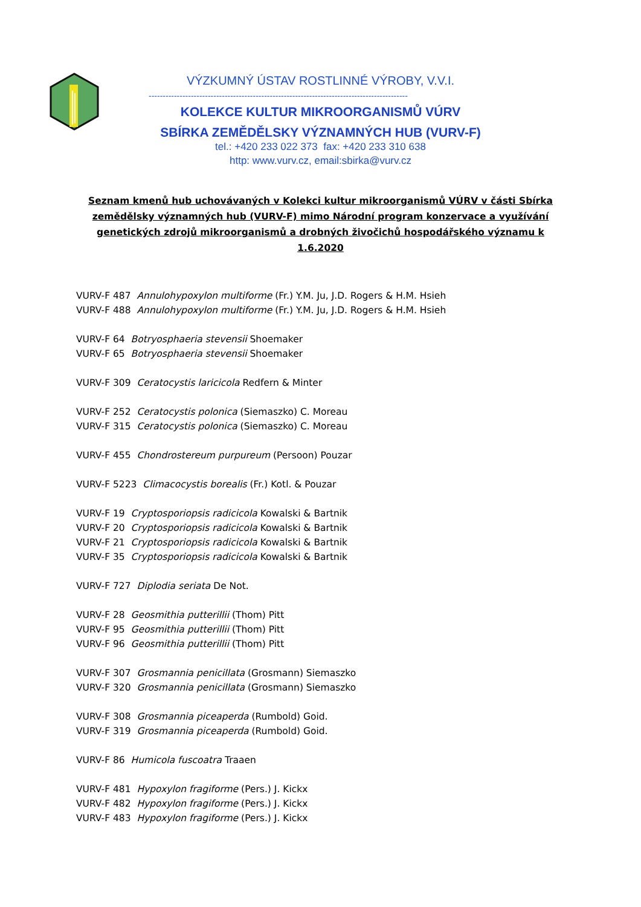VÝZKUMNÝ ÚSTAV ROSTLINNÉ VÝROBY, V.V.I.
--------------------------------------------------------------------------------------------
KOLEKCE KULTUR MIKROORGANISMŮ VÚRV
SBÍRKA ZEMĚDĚLSKY VÝZNAMNÝCH HUB (VURV-F)
tel.: +420 233 022 373 fax: +420 233 310 638
http: www.vurv.cz, email:sbirka@vurv.cz
Seznam kmenů hub uchovávaných v Kolekci kultur mikroorganismů VÚRV v části Sbírka zemědělsky významných hub (VURV-F) mimo Národní program konzervace a využívání genetických zdrojů mikroorganismů a drobných živočichů hospodářského významu k 1.6.2020
VURV-F 487 Annulohypoxylon multiforme (Fr.) Y.M. Ju, J.D. Rogers & H.M. Hsieh
VURV-F 488 Annulohypoxylon multiforme (Fr.) Y.M. Ju, J.D. Rogers & H.M. Hsieh
VURV-F 64 Botryosphaeria stevensii Shoemaker
VURV-F 65 Botryosphaeria stevensii Shoemaker
VURV-F 309 Ceratocystis laricicola Redfern & Minter
VURV-F 252 Ceratocystis polonica (Siemaszko) C. Moreau
VURV-F 315 Ceratocystis polonica (Siemaszko) C. Moreau
VURV-F 455 Chondrostereum purpureum (Persoon) Pouzar
VURV-F 5223 Climacocystis borealis (Fr.) Kotl. & Pouzar
VURV-F 19 Cryptosporiopsis radicicola Kowalski & Bartnik
VURV-F 20 Cryptosporiopsis radicicola Kowalski & Bartnik
VURV-F 21 Cryptosporiopsis radicicola Kowalski & Bartnik
VURV-F 35 Cryptosporiopsis radicicola Kowalski & Bartnik
VURV-F 727 Diplodia seriata De Not.
VURV-F 28 Geosmithia putterillii (Thom) Pitt
VURV-F 95 Geosmithia putterillii (Thom) Pitt
VURV-F 96 Geosmithia putterillii (Thom) Pitt
VURV-F 307 Grosmannia penicillata (Grosmann) Siemaszko
VURV-F 320 Grosmannia penicillata (Grosmann) Siemaszko
VURV-F 308 Grosmannia piceaperda (Rumbold) Goid.
VURV-F 319 Grosmannia piceaperda (Rumbold) Goid.
VURV-F 86 Humicola fuscoatra Traaen
VURV-F 481 Hypoxylon fragiforme (Pers.) J. Kickx
VURV-F 482 Hypoxylon fragiforme (Pers.) J. Kickx
VURV-F 483 Hypoxylon fragiforme (Pers.) J. Kickx